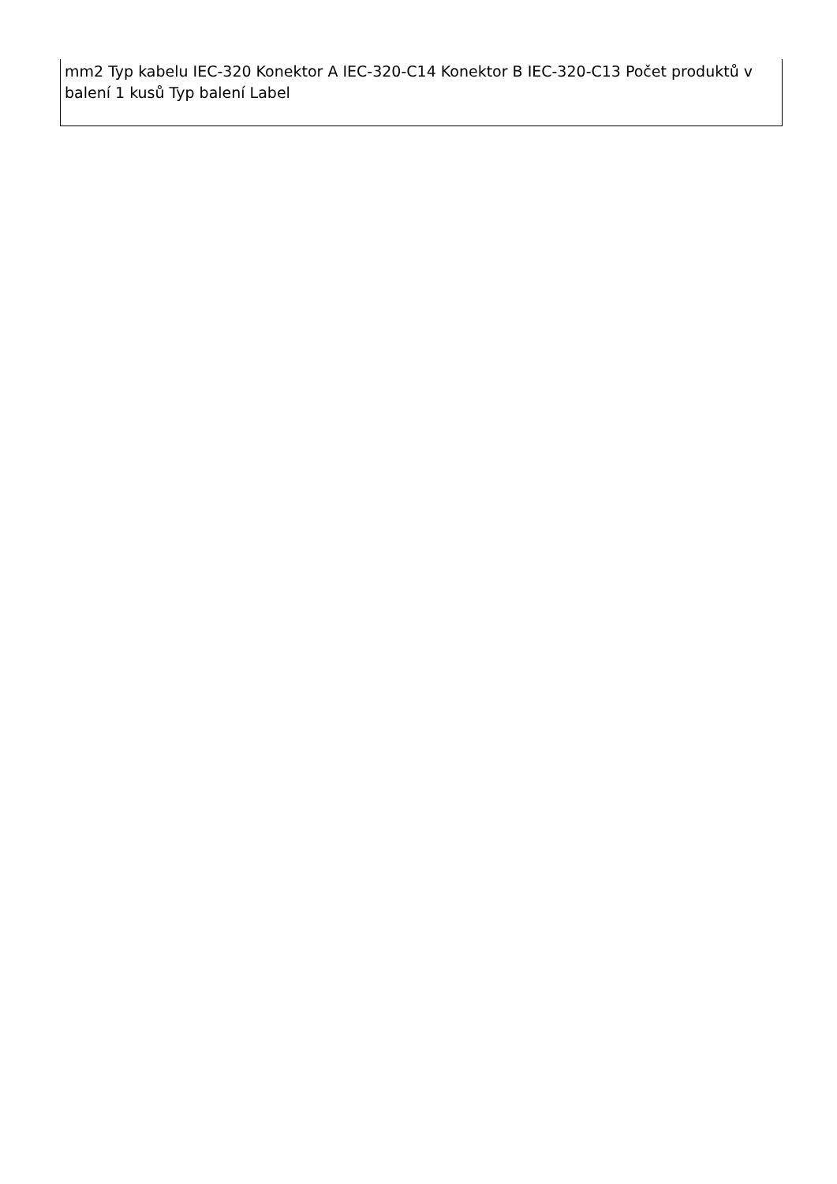| mm2 Typ kabelu IEC-320 Konektor A IEC-320-C14 Konektor B IEC-320-C13 Počet produktů v balení 1 kusů Typ balení Label |